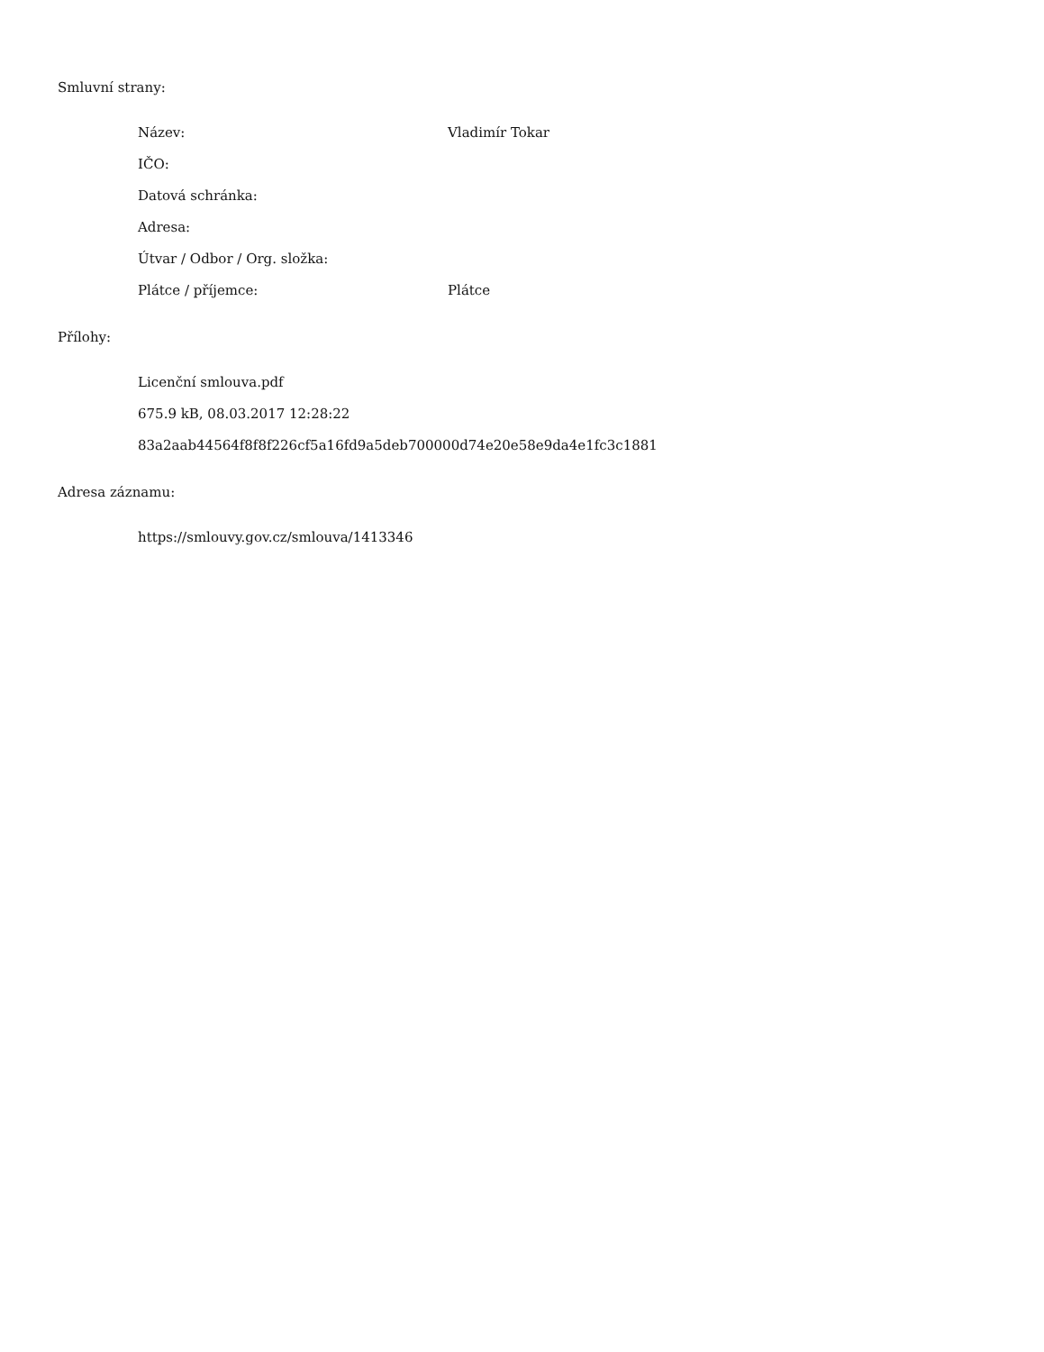Smluvní strany:
Název: Vladimír Tokar
IČO:
Datová schránka:
Adresa:
Útvar / Odbor / Org. složka:
Plátce / příjemce: Plátce
Přílohy:
Licenční smlouva.pdf
675.9 kB, 08.03.2017 12:28:22
83a2aab44564f8f8f226cf5a16fd9a5deb700000d74e20e58e9da4e1fc3c1881
Adresa záznamu:
https://smlouvy.gov.cz/smlouva/1413346